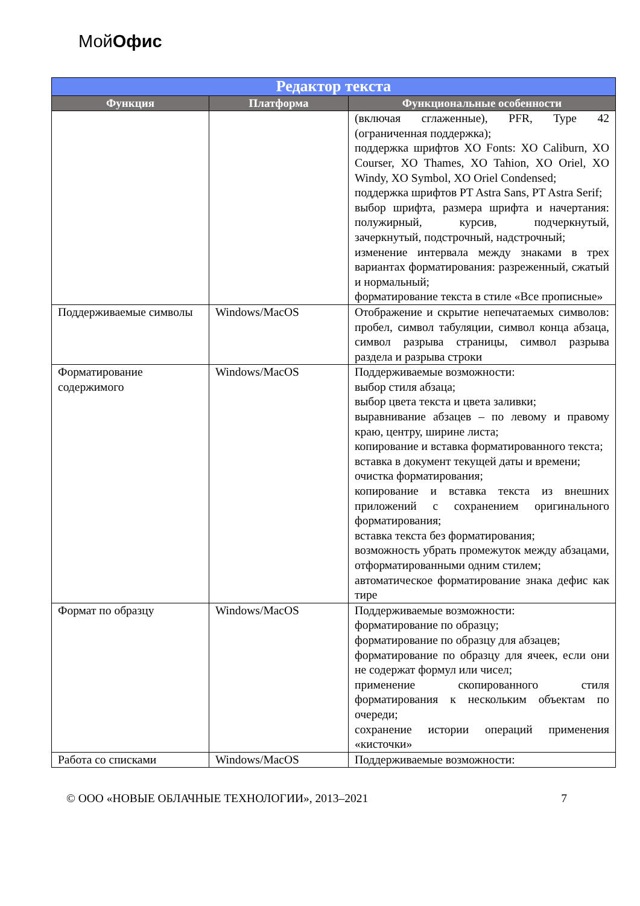МойОфис
| Редактор текста | | |
| --- | --- | --- |
| Функция | Платформа | Функциональные особенности |
| | | (включая сглаженные), PFR, Type 42 (ограниченная поддержка); поддержка шрифтов XO Fonts: XO Caliburn, XO Courser, XO Thames, XO Tahion, XO Oriel, XO Windy, XO Symbol, XO Oriel Condensed; поддержка шрифтов PT Astra Sans, PT Astra Serif; выбор шрифта, размера шрифта и начертания: полужирный, курсив, подчеркнутый, зачеркнутый, подстрочный, надстрочный; изменение интервала между знаками в трех вариантах форматирования: разреженный, сжатый и нормальный; форматирование текста в стиле «Все прописные» |
| Поддерживаемые символы | Windows/MacOS | Отображение и скрытие непечатаемых символов: пробел, символ табуляции, символ конца абзаца, символ разрыва страницы, символ разрыва раздела и разрыва строки |
| Форматирование содержимого | Windows/MacOS | Поддерживаемые возможности: выбор стиля абзаца; выбор цвета текста и цвета заливки; выравнивание абзацев – по левому и правому краю, центру, ширине листа; копирование и вставка форматированного текста; вставка в документ текущей даты и времени; очистка форматирования; копирование и вставка текста из внешних приложений с сохранением оригинального форматирования; вставка текста без форматирования; возможность убрать промежуток между абзацами, отформатированными одним стилем; автоматическое форматирование знака дефис как тире |
| Формат по образцу | Windows/MacOS | Поддерживаемые возможности: форматирование по образцу; форматирование по образцу для абзацев; форматирование по образцу для ячеек, если они не содержат формул или чисел; применение скопированного стиля форматирования к нескольким объектам по очереди; сохранение истории операций применения «кисточки» |
| Работа со списками | Windows/MacOS | Поддерживаемые возможности: |
© ООО «НОВЫЕ ОБЛАЧНЫЕ ТЕХНОЛОГИИ», 2013–2021 7